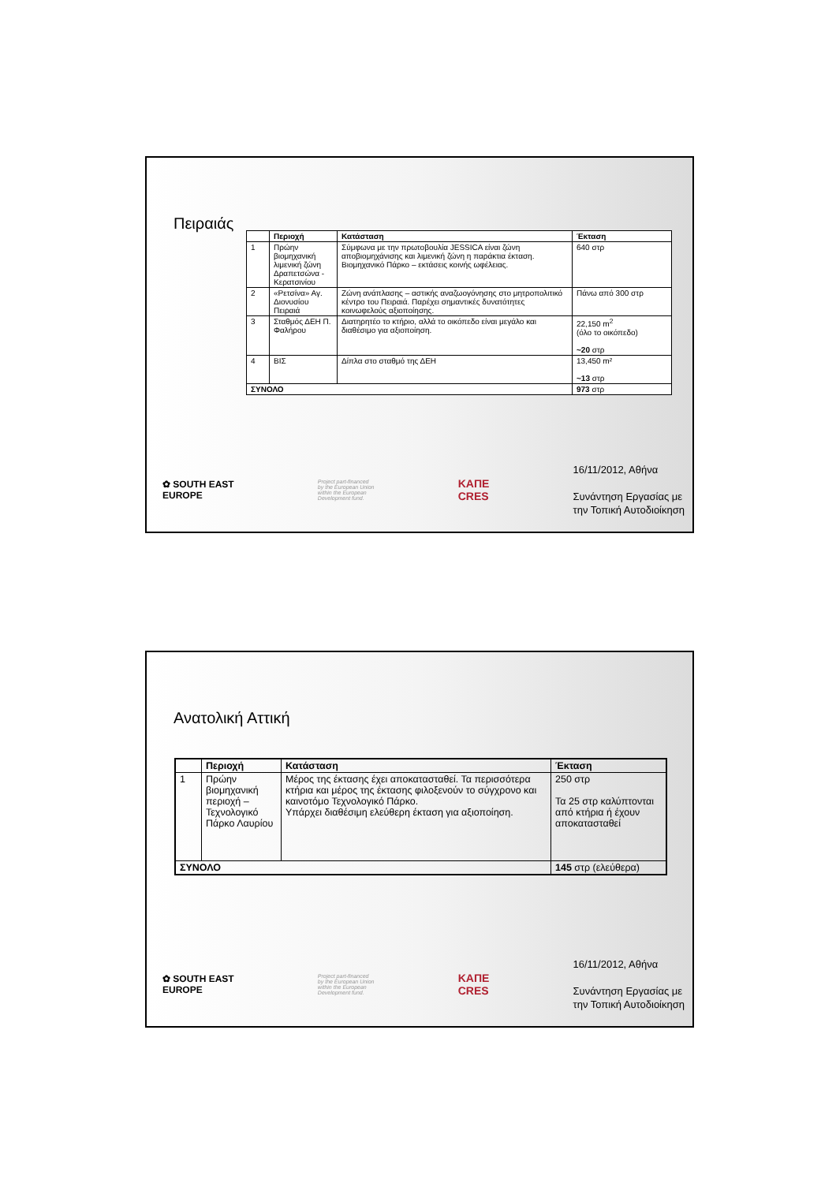Πειραιάς
| | Περιοχή | Κατάσταση | Έκταση |
| --- | --- | --- | --- |
| 1 | Πρώην βιομηχανική λιμενική ζώνη Δραπετσώνα - Κερατσινίου | Σύμφωνα με την πρωτοβουλία JESSICA είναι ζώνη αποβιομηχάνισης και λιμενική ζώνη η παράκτια έκταση. Βιομηχανικό Πάρκο – εκτάσεις κοινής ωφέλειας. | 640 στρ |
| 2 | «Ρετσίνα» Αγ. Διονυσίου Πειραιά | Ζώνη ανάπλασης – αστικής αναζωογόνησης στο μητροπολιτικό κέντρο του Πειραιά. Παρέχει σημαντικές δυνατότητες κοινωφελούς αξιοποίησης. | Πάνω από 300 στρ |
| 3 | Σταθμός ΔΕΗ Π. Φαλήρου | Διατηρητέο το κτήριο, αλλά το οικόπεδο είναι μεγάλο και διαθέσιμο για αξιοποίηση. | 22,150 m<sup>2</sup> (όλο το οικόπεδο) ~20 στρ |
| 4 | ΒΙΣ | Δίπλα στο σταθμό της ΔΕΗ | 13,450 m² ~13 στρ |
| ΣΥΝΟΛΟ | | | 973 στρ |
✿ SOUTH EAST
EUROPE
Project part-financed
by the European Union
within the European
Development fund.
ΚΑΠΕ
CRES
16/11/2012, Αθήνα
Συνάντηση Εργασίας με
την Τοπική Αυτοδιοίκηση
Ανατολική Αττική
| | Περιοχή | Κατάσταση | Έκταση |
| --- | --- | --- | --- |
| 1 | Πρώην βιομηχανική περιοχή – Τεχνολογικό Πάρκο Λαυρίου | Μέρος της έκτασης έχει αποκατασταθεί. Τα περισσότερα κτήρια και μέρος της έκτασης φιλοξενούν το σύγχρονο και καινοτόμο Τεχνολογικό Πάρκο. Υπάρχει διαθέσιμη ελεύθερη έκταση για αξιοποίηση. | 250 στρ Τα 25 στρ καλύπτονται από κτήρια ή έχουν αποκατασταθεί |
| ΣΥΝΟΛΟ | | | 145 στρ (ελεύθερα) |
✿ SOUTH EAST
EUROPE
Project part-financed
by the European Union
within the European
Development fund.
ΚΑΠΕ
CRES
16/11/2012, Αθήνα
Συνάντηση Εργασίας με
την Τοπική Αυτοδιοίκηση